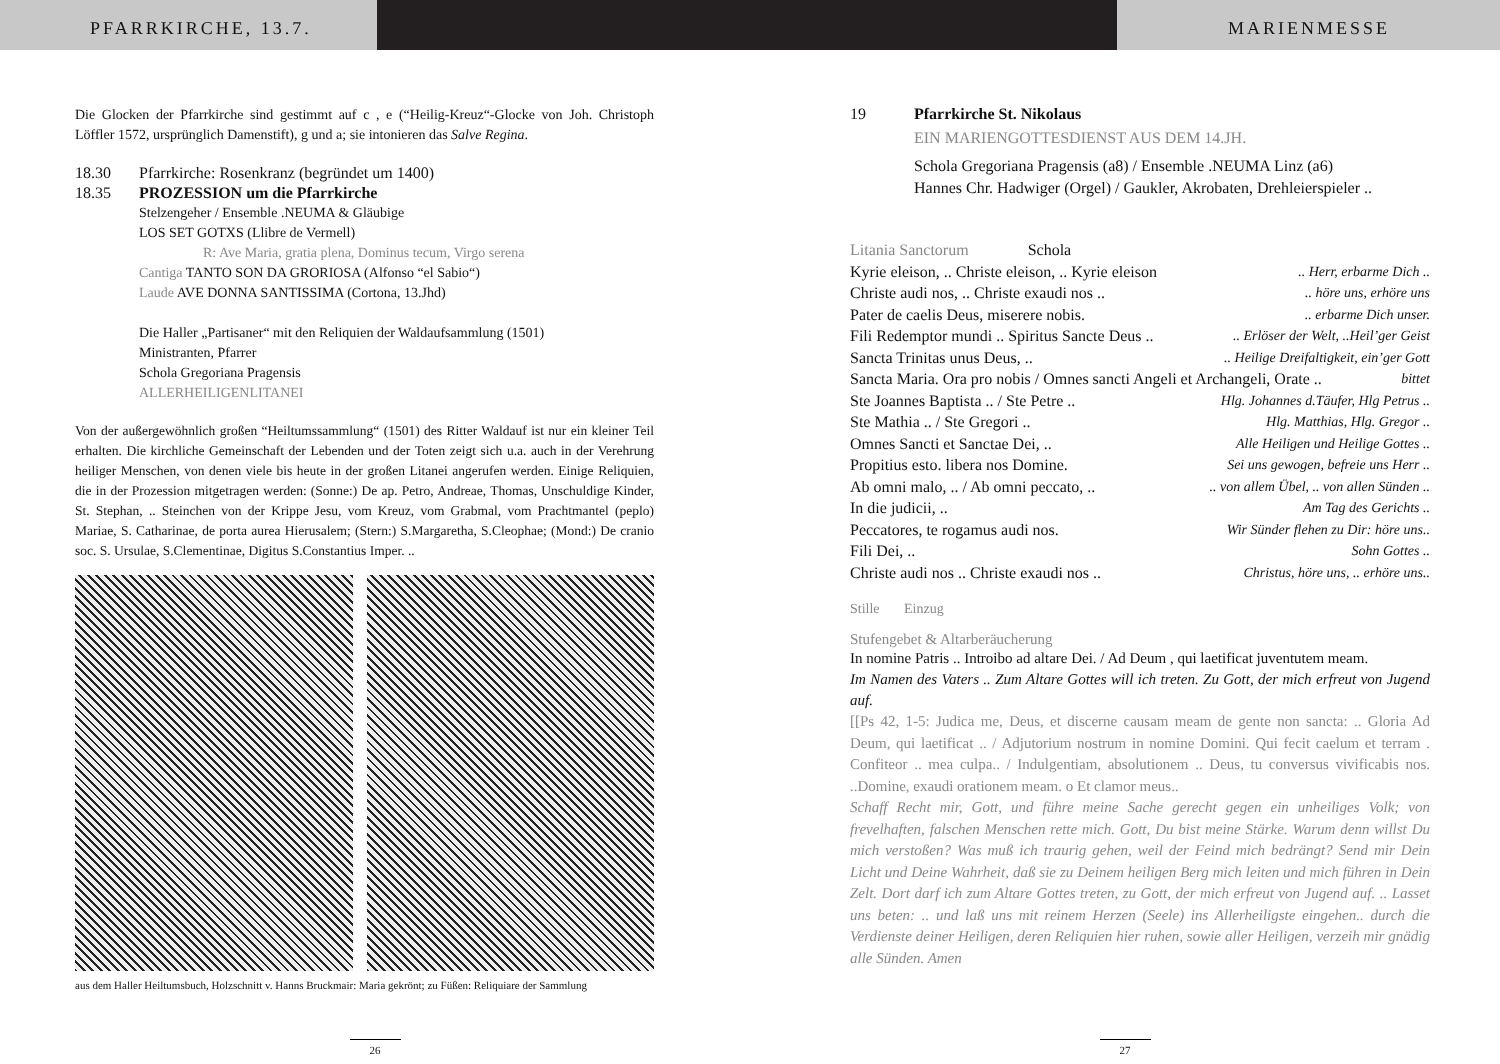PFARRKIRCHE, 13.7. MARIENMESSE
Die Glocken der Pfarrkirche sind gestimmt auf c , e (“Heilig-Kreuz“-Glocke von Joh. Christoph Löffler 1572, ursprünglich Damenstift), g und a; sie intonieren das Salve Regina.
18.30 Pfarrkirche: Rosenkranz (begründet um 1400)
18.35 PROZESSION um die Pfarrkirche
Stelzengeher / Ensemble .NEUMA & Gläubige
LOS SET GOTXS (Llibre de Vermell)
R: Ave Maria, gratia plena, Dominus tecum, Virgo serena
Cantiga TANTO SON DA GRORIOSA (Alfonso “el Sabio“)
Laude AVE DONNA SANTISSIMA (Cortona, 13.Jhd)
Die Haller „Partisaner“ mit den Reliquien der Waldaufsammlung (1501)
Ministranten, Pfarrer
Schola Gregoriana Pragensis
ALLERHEILIGENLITANEI
Von der außergewöhnlich großen “Heiltumssammlung“ (1501) des Ritter Waldauf ist nur ein kleiner Teil erhalten. Die kirchliche Gemeinschaft der Lebenden und der Toten zeigt sich u.a. auch in der Verehrung heiliger Menschen, von denen viele bis heute in der großen Litanei angerufen werden. Einige Reliquien, die in der Prozession mitgetragen werden: (Sonne:) De ap. Petro, Andreae, Thomas, Unschuldige Kinder, St. Stephan, .. Steinchen von der Krippe Jesu, vom Kreuz, vom Grabmal, vom Prachtmantel (peplo) Mariae, S. Catharinae, de porta aurea Hierusalem; (Stern:) S.Margaretha, S.Cleophae; (Mond:) De cranio soc. S. Ursulae, S.Clementinae, Digitus S.Constantius Imper. ..
aus dem Haller Heiltumsbuch, Holzschnitt v. Hanns Bruckmair: Maria gekrönt; zu Füßen: Reliquiare der Sammlung
26
19 Pfarrkirche St. Nikolaus
EIN MARIENGOTTESDIENST AUS DEM 14.JH.
Schola Gregoriana Pragensis (a8) / Ensemble .NEUMA Linz (a6)
Hannes Chr. Hadwiger (Orgel) / Gaukler, Akrobaten, Drehleierspieler ..
Litania Sanctorum Schola
Kyrie eleison, .. Christe eleison, .. Kyrie eleison .. Herr, erbarme Dich ..
Christe audi nos, .. Christe exaudi nos .. .. höre uns, erhöre uns
Pater de caelis Deus, miserere nobis. .. erbarme Dich unser.
Fili Redemptor mundi .. Spiritus Sancte Deus .. .. Erlöser der Welt, ..Heil’ger Geist
Sancta Trinitas unus Deus, .. .. Heilige Dreifaltigkeit, ein’ger Gott
Sancta Maria. Ora pro nobis / Omnes sancti Angeli et Archangeli, Orate .. bittet
Ste Joannes Baptista .. / Ste Petre .. Hlg. Johannes d.Täufer, Hlg Petrus ..
Ste Mathia .. / Ste Gregori .. Hlg. Matthias, Hlg. Gregor ..
Omnes Sancti et Sanctae Dei, .. Alle Heiligen und Heilige Gottes ..
Propitius esto. libera nos Domine. Sei uns gewogen, befreie uns Herr ..
Ab omni malo, .. / Ab omni peccato, .. .. von allem Übel, .. von allen Sünden ..
In die judicii, .. Am Tag des Gerichts ..
Peccatores, te rogamus audi nos. Wir Sünder flehen zu Dir: höre uns..
Fili Dei, .. Sohn Gottes ..
Christe audi nos .. Christe exaudi nos .. Christus, höre uns, .. erhöre uns..
Stille Einzug
Stufengebet & Altarberäucherung
In nomine Patris .. Introibo ad altare Dei. / Ad Deum , qui laetificat juventutem meam.
Im Namen des Vaters .. Zum Altare Gottes will ich treten. Zu Gott, der mich erfreut von Jugend auf.
[[Ps 42, 1-5: Judica me, Deus, et discerne causam meam de gente non sancta: .. Gloria Ad Deum, qui laetificat .. / Adjutorium nostrum in nomine Domini. Qui fecit caelum et terram . Confiteor .. mea culpa.. / Indulgentiam, absolutionem .. Deus, tu conversus vivificabis nos. ..Domine, exaudi orationem meam. o Et clamor meus..
Schaff Recht mir, Gott, und führe meine Sache gerecht gegen ein unheiliges Volk; von frevelhaften, falschen Menschen rette mich. Gott, Du bist meine Stärke. Warum denn willst Du mich verstoßen? Was muß ich traurig gehen, weil der Feind mich bedrängt? Send mir Dein Licht und Deine Wahrheit, daß sie zu Deinem heiligen Berg mich leiten und mich führen in Dein Zelt. Dort darf ich zum Altare Gottes treten, zu Gott, der mich erfreut von Jugend auf. .. Lasset uns beten: .. und laß uns mit reinem Herzen (Seele) ins Allerheiligste eingehen.. durch die Verdienste deiner Heiligen, deren Reliquien hier ruhen, sowie aller Heiligen, verzeih mir gnädig alle Sünden. Amen
27